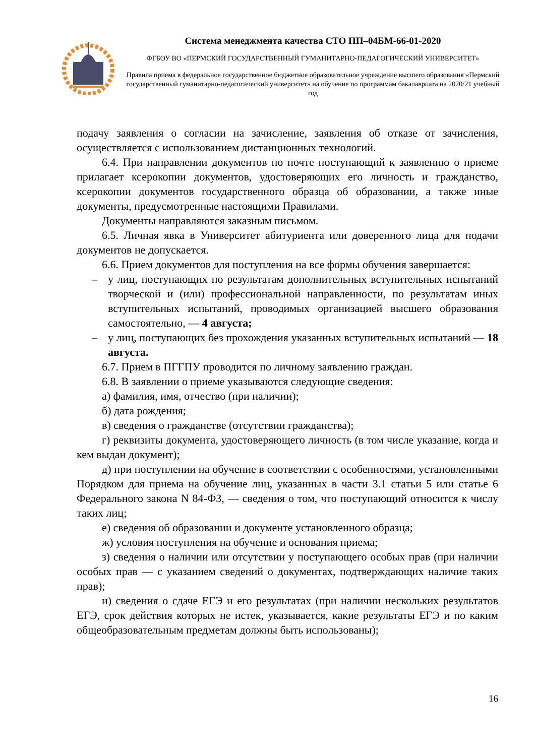Система менеджмента качества СТО ПП–04БМ-66-01-2020
ФГБОУ ВО «ПЕРМСКИЙ ГОСУДАРСТВЕННЫЙ ГУМАНИТАРНО-ПЕДАГОГИЧЕСКИЙ УНИВЕРСИТЕТ»
Правила приема в федеральное государственное бюджетное образовательное учреждение высшего образования «Пермский государственный гуманитарно-педагогический университет» на обучение по программам бакалавриата на 2020/21 учебный год
подачу заявления о согласии на зачисление, заявления об отказе от зачисления, осуществляется с использованием дистанционных технологий.
6.4. При направлении документов по почте поступающий к заявлению о приеме прилагает ксерокопии документов, удостоверяющих его личность и гражданство, ксерокопии документов государственного образца об образовании, а также иные документы, предусмотренные настоящими Правилами.
Документы направляются заказным письмом.
6.5. Личная явка в Университет абитуриента или доверенного лица для подачи документов не допускается.
6.6. Прием документов для поступления на все формы обучения завершается:
– у лиц, поступающих по результатам дополнительных вступительных испытаний творческой и (или) профессиональной направленности, по результатам иных вступительных испытаний, проводимых организацией высшего образования самостоятельно, — 4 августа;
– у лиц, поступающих без прохождения указанных вступительных испытаний — 18 августа.
6.7. Прием в ПГГПУ проводится по личному заявлению граждан.
6.8. В заявлении о приеме указываются следующие сведения:
а) фамилия, имя, отчество (при наличии);
б) дата рождения;
в) сведения о гражданстве (отсутствии гражданства);
г) реквизиты документа, удостоверяющего личность (в том числе указание, когда и кем выдан документ);
д) при поступлении на обучение в соответствии с особенностями, установленными Порядком для приема на обучение лиц, указанных в части 3.1 статьи 5 или статье 6 Федерального закона N 84-ФЗ, — сведения о том, что поступающий относится к числу таких лиц;
е) сведения об образовании и документе установленного образца;
ж) условия поступления на обучение и основания приема;
з) сведения о наличии или отсутствии у поступающего особых прав (при наличии особых прав — с указанием сведений о документах, подтверждающих наличие таких прав);
и) сведения о сдаче ЕГЭ и его результатах (при наличии нескольких результатов ЕГЭ, срок действия которых не истек, указывается, какие результаты ЕГЭ и по каким общеобразовательным предметам должны быть использованы);
16